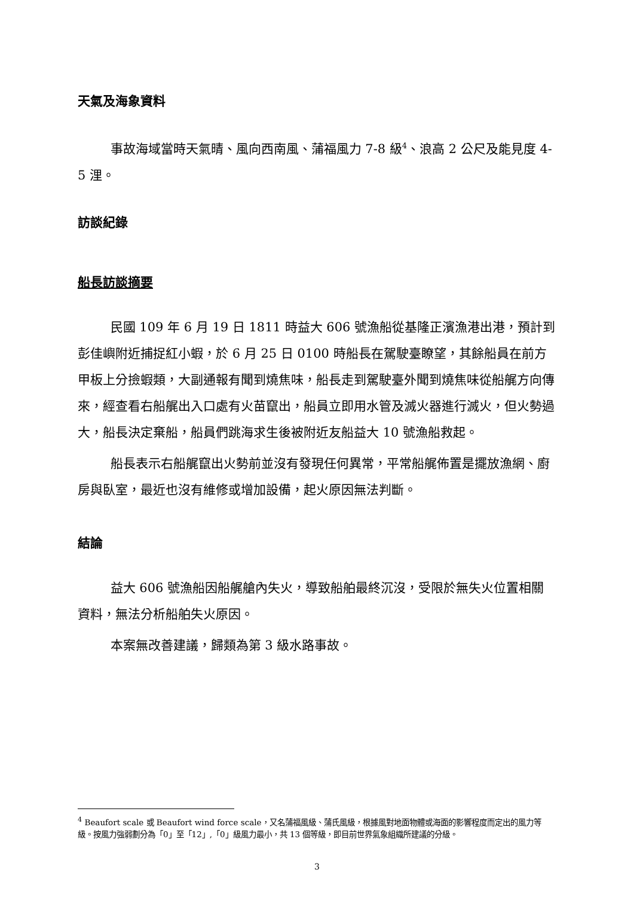天氣及海象資料
事故海域當時天氣晴、風向西南風、蒲福風力 7-8 級<sup>4</sup>、浪高 2 公尺及能見度 4-5 浬。
訪談紀錄
船長訪談摘要
民國 109 年 6 月 19 日 1811 時益大 606 號漁船從基隆正濱漁港出港，預計到彭佳嶼附近捕捉紅小蝦，於 6 月 25 日 0100 時船長在駕駛臺瞭望，其餘船員在前方甲板上分撿蝦類，大副通報有聞到燒焦味，船長走到駕駛臺外聞到燒焦味從船艉方向傳來，經查看右船艉出入口處有火苗竄出，船員立即用水管及滅火器進行滅火，但火勢過大，船長決定棄船，船員們跳海求生後被附近友船益大 10 號漁船救起。
船長表示右船艉竄出火勢前並沒有發現任何異常，平常船艉佈置是擺放漁網、廚房與臥室，最近也沒有維修或增加設備，起火原因無法判斷。
結論
益大 606 號漁船因船艉艙內失火，導致船舶最終沉沒，受限於無失火位置相關資料，無法分析船舶失火原因。
本案無改善建議，歸類為第 3 級水路事故。
<sup>4</sup> Beaufort scale 或 Beaufort wind force scale，又名蒲福風級、蒲氏風級，根據風對地面物體或海面的影響程度而定出的風力等級。按風力強弱劃分為「0」至「12」,「0」級風力最小，共 13 個等級，即目前世界氣象組織所建議的分級。
3